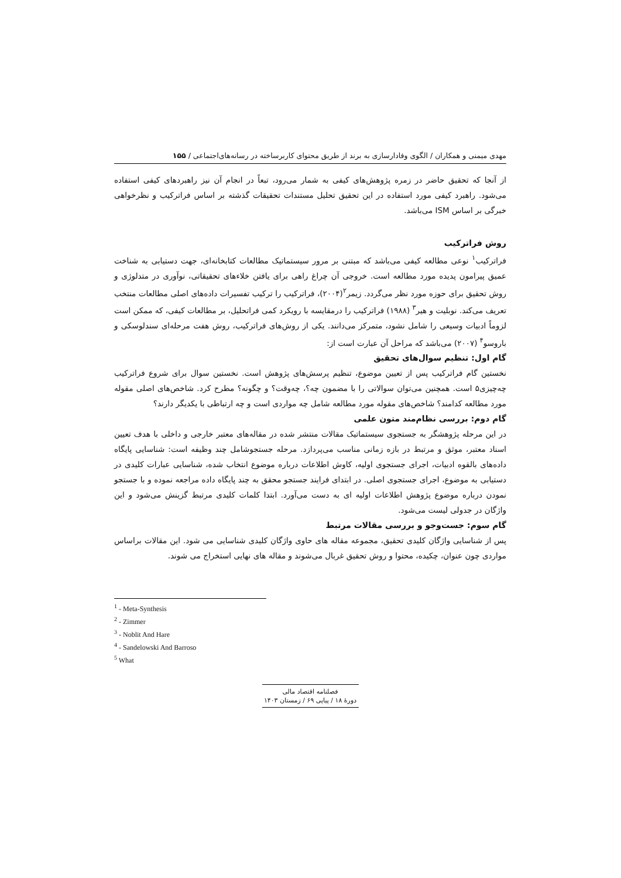مهدی میمنی و همکاران / الگوی وفادارسازی به برند از طریق محتوای کاربرساخته در رسانه‌های‌اجتماعی / ۱۵۵
از آنجا که تحقیق حاضر در زمره پژوهش‌های کیفی به شمار می‌رود، تبعاً در انجام آن نیز راهبردهای کیفی استفاده می‌شود. راهبرد کیفی مورد استفاده در این تحقیق تحلیل مستندات تحقیقات گذشته بر اساس فراترکیب و نظرخواهی خبرگی بر اساس ISM می‌باشد.
روش فراترکیب
فراترکیب<sup>۱</sup> نوعی مطالعه کیفی می‌باشد که مبتنی بر مرور سیستماتیک مطالعات کتابخانه‌ای، جهت دستیابی به شناخت عمیق پیرامون پدیده مورد مطالعه است. خروجی آن چراغ راهی برای یافتن خلاءهای تحقیقاتی، نوآوری در متدلوژی و روش تحقیق برای حوزه مورد نظر می‌گردد. زیمر<sup>۲</sup>(۲۰۰۴)، فراترکیب را ترکیب تفسیرات داده‌های اصلی مطالعات منتخب تعریف می‌کند. نوبلیت و هیر<sup>۳</sup> (۱۹۸۸) فراترکیب را درمقایسه با رویکرد کمی فراتحلیل، بر مطالعات کیفی، که ممکن است لزوماً ادبیات وسیعی را شامل نشود، متمرکز می‌دانند. یکی از روش‌های فراترکیب، روش هفت مرحله‌ای سندلوسکی و باروسو<sup>۴</sup> (۲۰۰۷) می‌باشد که مراحل آن عبارت است از:
گام اول: تنظیم سوال‌های تحقیق
نخستین گام فراترکیب پس از تعیین موضوع، تنظیم پرسش‌های پژوهش است. نخستین سوال برای شروع فراترکیب چه‌چیزی۵ است. همچنین می‌توان سوالاتی را با مضمون چه؟، چه‌وقت؟ و چگونه؟ مطرح کرد. شاخص‌های اصلی مقوله مورد مطالعه کدامند؟ شاخص‌های مقوله مورد مطالعه شامل چه مواردی است و چه ارتباطی با یکدیگر دارند؟
گام دوم: بررسی نظام‌مند متون علمی
در این مرحله پژوهشگر به جستجوی سیستماتیک مقالات منتشر شده در مقاله‌های معتبر خارجی و داخلی با هدف تعیین اسناد معتبر، موثق و مرتبط در بازه زمانی مناسب می‌پردازد. مرحله جستجوشامل چند وظیفه است: شناسایی پایگاه داده‌های بالقوه ادبیات، اجرای جستجوی اولیه، کاوش اطلاعات درباره موضوع انتخاب شده، شناسایی عبارات کلیدی در دستیابی به موضوع، اجرای جستجوی اصلی. در ابتدای فرایند جستجو محقق به چند پایگاه داده مراجعه نموده و با جستجو نمودن درباره موضوع پژوهش اطلاعات اولیه ای به دست می‌آورد. ابتدا کلمات کلیدی مرتبط گزینش می‌شود و این واژگان در جدولی لیست می‌شود.
گام سوم: جست‌وجو و بررسی مقالات مرتبط
پس از شناسایی واژگان کلیدی تحقیق، مجموعه مقاله های حاوی واژگان کلیدی شناسایی می شود. این مقالات براساس مواردی چون عنوان، چکیده، محتوا و روش تحقیق غربال می‌شوند و مقاله های نهایی استخراج می شوند.
<sup>1</sup> - Meta-Synthesis
<sup>2</sup> - Zimmer
<sup>3</sup> - Noblit And Hare
<sup>4</sup> - Sandelowski And Barroso
<sup>5</sup> What
فصلنامه اقتصاد مالی
دورهٔ ۱۸ / پیاپی ۶۹ / زمستان ۱۴۰۳